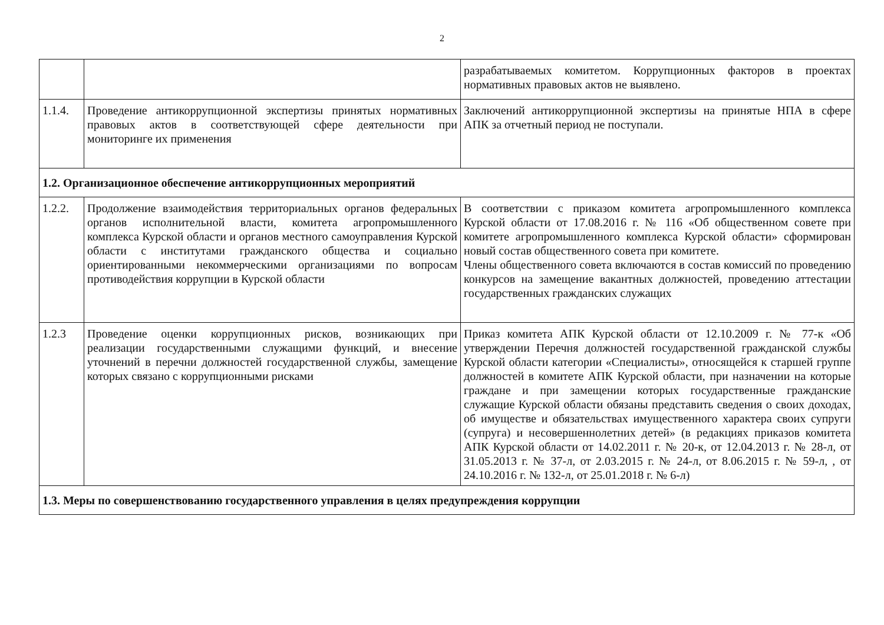2
| | | разрабатываемых комитетом. Коррупционных факторов в проектах нормативных правовых актов не выявлено. |
| 1.1.4. | Проведение антикоррупционной экспертизы принятых нормативных правовых актов в соответствующей сфере деятельности при мониторинге их применения | Заключений антикоррупционной экспертизы на принятые НПА в сфере АПК за отчетный период не поступали. |
| 1.2. Организационное обеспечение антикоррупционных мероприятий | | |
| 1.2.2. | Продолжение взаимодействия территориальных органов федеральных органов исполнительной власти, комитета агропромышленного комплекса Курской области и органов местного самоуправления Курской области с институтами гражданского общества и социально ориентированными некоммерческими организациями по вопросам противодействия коррупции в Курской области | В соответствии с приказом комитета агропромышленного комплекса Курской области от 17.08.2016 г. № 116 «Об общественном совете при комитете агропромышленного комплекса Курской области» сформирован новый состав общественного совета при комитете. Члены общественного совета включаются в состав комиссий по проведению конкурсов на замещение вакантных должностей, проведению аттестации государственных гражданских служащих |
| 1.2.3 | Проведение оценки коррупционных рисков, возникающих при реализации государственными служащими функций, и внесение уточнений в перечни должностей государственной службы, замещение которых связано с коррупционными рисками | Приказ комитета АПК Курской области от 12.10.2009 г. № 77-к «Об утверждении Перечня должностей государственной гражданской службы Курской области категории «Специалисты», относящейся к старшей группе должностей в комитете АПК Курской области, при назначении на которые граждане и при замещении которых государственные гражданские служащие Курской области обязаны представить сведения о своих доходах, об имуществе и обязательствах имущественного характера своих супруги (супруга) и несовершеннолетних детей» (в редакциях приказов комитета АПК Курской области от 14.02.2011 г. № 20-к, от 12.04.2013 г. № 28-л, от 31.05.2013 г. № 37-л, от 2.03.2015 г. № 24-л, от 8.06.2015 г. № 59-л, , от 24.10.2016 г. № 132-л, от 25.01.2018 г. № 6-л) |
| 1.3. Меры по совершенствованию государственного управления в целях предупреждения коррупции | | |